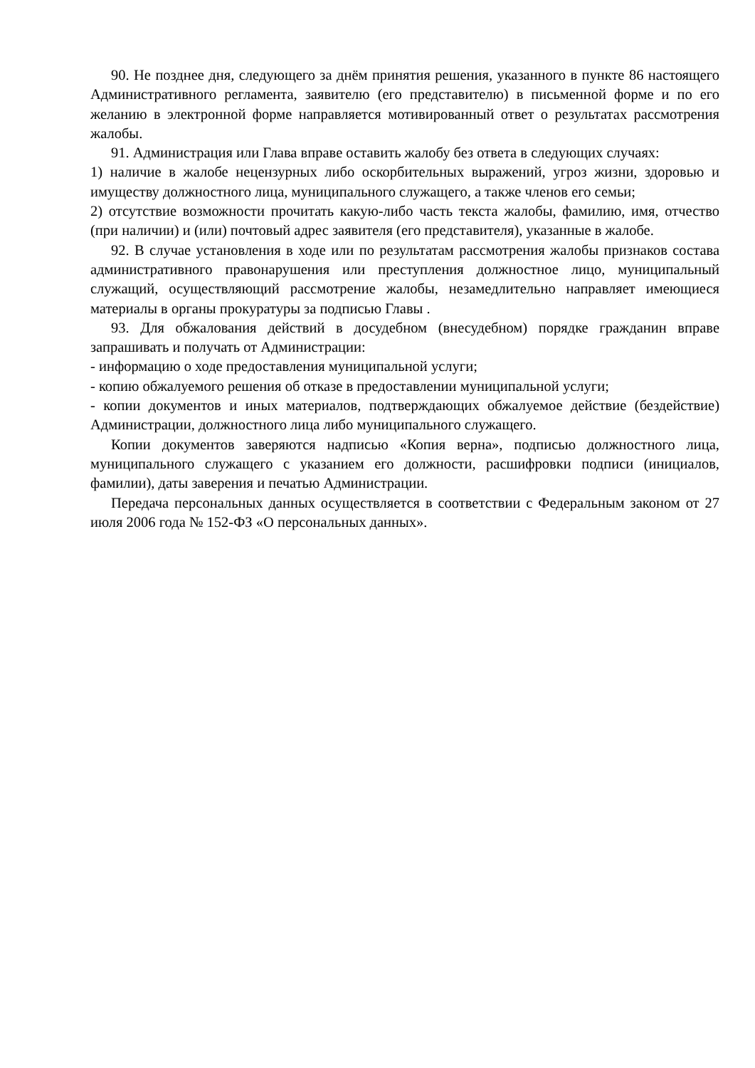90. Не позднее дня, следующего за днём принятия решения, указанного в пункте 86 настоящего Административного регламента, заявителю (его представителю) в письменной форме и по его желанию в электронной форме направляется мотивированный ответ о результатах рассмотрения жалобы.
91. Администрация или Глава вправе оставить жалобу без ответа в следующих случаях:
1) наличие в жалобе нецензурных либо оскорбительных выражений, угроз жизни, здоровью и имуществу должностного лица, муниципального служащего, а также членов его семьи;
2) отсутствие возможности прочитать какую-либо часть текста жалобы, фамилию, имя, отчество (при наличии) и (или) почтовый адрес заявителя (его представителя), указанные в жалобе.
92. В случае установления в ходе или по результатам рассмотрения жалобы признаков состава административного правонарушения или преступления должностное лицо, муниципальный служащий, осуществляющий рассмотрение жалобы, незамедлительно направляет имеющиеся материалы в органы прокуратуры за подписью Главы .
93. Для обжалования действий в досудебном (внесудебном) порядке гражданин вправе запрашивать и получать от Администрации:
- информацию о ходе предоставления муниципальной услуги;
- копию обжалуемого решения об отказе в предоставлении муниципальной услуги;
- копии документов и иных материалов, подтверждающих обжалуемое действие (бездействие) Администрации, должностного лица либо муниципального служащего.
Копии документов заверяются надписью «Копия верна», подписью должностного лица, муниципального служащего с указанием его должности, расшифровки подписи (инициалов, фамилии), даты заверения и печатью Администрации.
Передача персональных данных осуществляется в соответствии с Федеральным законом от 27 июля 2006 года № 152-ФЗ «О персональных данных».